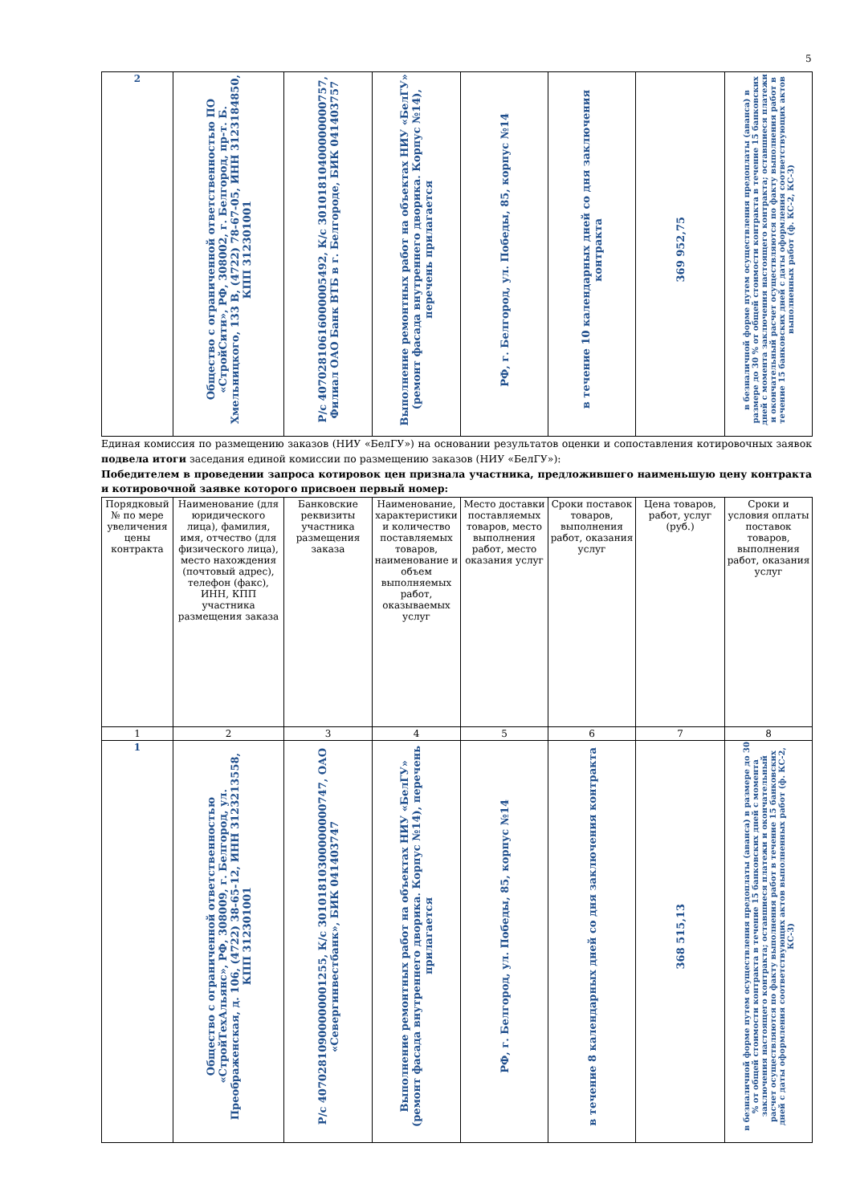5
| 2 | Общество с ограниченной ответственностью ПО «СтройСити», РФ, 308002, г. Белгород, пр-т. Б. Хмельницкого, 133 В, (4722) 78-67-05, ИНН 3123184850, КПП 312301001 | Р/с 40702810616000005492, К/с 30101810400000000757, Филиал ОАО Банк ВТБ в г. Белгороде, БИК 041403757 | Выполнение ремонтных работ на объектах НИУ «БелГУ» (ремонт фасада внутреннего дворика. Корпус №14), перечень прилагается | РФ, г. Белгород, ул. Победы, 85, корпус №14 | в течение 10 календарных дней со дня заключения контракта | 369 952,75 | в безналичной форме путем осуществления предоплаты (аванса) в размере до 30 % от общей стоимости контракта в течение 15 банковских дней с момента заключения настоящего контракта; оставшиеся платежи и окончательный расчет осуществляются по факту выполнения работ в течение 15 банковских дней с даты оформления соответствующих актов выполненных работ (ф. КС-2, КС-3) |
Единая комиссия по размещению заказов (НИУ «БелГУ») на основании результатов оценки и сопоставления котировочных заявок подвела итоги заседания единой комиссии по размещению заказов (НИУ «БелГУ»):
Победителем в проведении запроса котировок цен признала участника, предложившего наименьшую цену контракта и котировочной заявке которого присвоен первый номер:
| Порядковый № по мере увеличения цены контракта | Наименование (для юридического лица), фамилия, имя, отчество (для физического лица), место нахождения (почтовый адрес), телефон (факс), ИНН, КПП участника размещения заказа | Банковские реквизиты участника размещения заказа | Наименование, характеристики и количество поставляемых товаров, наименование и объем выполняемых работ, оказываемых услуг | Место доставки поставляемых товаров, место выполнения работ, место оказания услуг | Сроки поставок товаров, выполнения работ, оказания услуг | Цена товаров, работ, услуг (руб.) | Сроки и условия оплаты поставок товаров, выполнения работ, оказания услуг |
| --- | --- | --- | --- | --- | --- | --- | --- |
| 1 | 2 | 3 | 4 | 5 | 6 | 7 | 8 |
| 1 | Общество с ограниченной ответственностью «СтройТехАльянс», РФ, 308009, г. Белгород, ул. Преображенская, д. 106, (4722) 38-65-12, ИНН 3123213558, КПП 312301001 | Р/с 40702810900000001255, К/с 30101810300000000747, ОАО «Севергинвестбанк», БИК 041403747 | Выполнение ремонтных работ на объектах НИУ «БелГУ» (ремонт фасада внутреннего дворика. Корпус №14), перечень прилагается | РФ, г. Белгород, ул. Победы, 85, корпус №14 | в течение 8 календарных дней со дня заключения контракта | 368 515,13 | в безналичной форме путем осуществления предоплаты (аванса) в размере до 30 % от общей стоимости контракта в течение 15 банковских дней с момента заключения настоящего контракта; оставшиеся платежи и окончательный расчет осуществляются по факту выполнения работ в течение 15 банковских дней с даты оформления соответствующих актов выполненных работ (ф. КС-2, КС-3) |